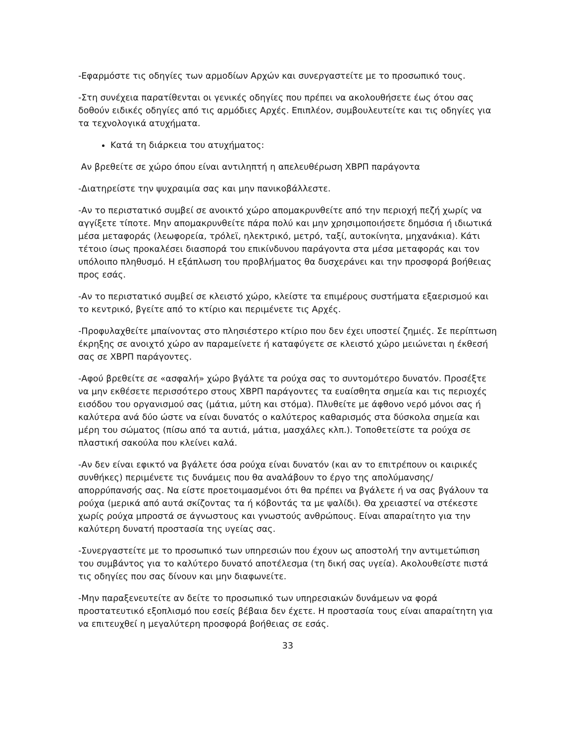-Εφαρμόστε τις οδηγίες των αρμοδίων Αρχών και συνεργαστείτε με το προσωπικό τους.
-Στη συνέχεια παρατίθενται οι γενικές οδηγίες που πρέπει να ακολουθήσετε έως ότου σας δοθούν ειδικές οδηγίες από τις αρμόδιες Αρχές. Επιπλέον, συμβουλευτείτε και τις οδηγίες για τα τεχνολογικά ατυχήματα.
Κατά τη διάρκεια του ατυχήματος:
Αν βρεθείτε σε χώρο όπου είναι αντιληπτή η απελευθέρωση ΧΒΡΠ παράγοντα
-Διατηρείστε την ψυχραιμία σας και μην πανικοβάλλεστε.
-Αν το περιστατικό συμβεί σε ανοικτό χώρο απομακρυνθείτε από την περιοχή πεζή χωρίς να αγγίξετε τίποτε. Μην απομακρυνθείτε πάρα πολύ και μην χρησιμοποιήσετε δημόσια ή ιδιωτικά μέσα μεταφοράς (λεωφορεία, τρόλεϊ, ηλεκτρικό, μετρό, ταξί, αυτοκίνητα, μηχανάκια). Κάτι τέτοιο ίσως προκαλέσει διασπορά του επικίνδυνου παράγοντα στα μέσα μεταφοράς και τον υπόλοιπο πληθυσμό. Η εξάπλωση του προβλήματος θα δυσχεράνει και την προσφορά βοήθειας προς εσάς.
-Αν το περιστατικό συμβεί σε κλειστό χώρο, κλείστε τα επιμέρους συστήματα εξαερισμού και το κεντρικό, βγείτε από το κτίριο και περιμένετε τις Αρχές.
-Προφυλαχθείτε μπαίνοντας στο πλησιέστερο κτίριο που δεν έχει υποστεί ζημιές. Σε περίπτωση έκρηξης σε ανοιχτό χώρο αν παραμείνετε ή καταφύγετε σε κλειστό χώρο μειώνεται η έκθεσή σας σε ΧΒΡΠ παράγοντες.
-Αφού βρεθείτε σε «ασφαλή» χώρο βγάλτε τα ρούχα σας το συντομότερο δυνατόν. Προσέξτε να μην εκθέσετε περισσότερο στους ΧΒΡΠ παράγοντες τα ευαίσθητα σημεία και τις περιοχές εισόδου του οργανισμού σας (μάτια, μύτη και στόμα). Πλυθείτε με άφθονο νερό μόνοι σας ή καλύτερα ανά δύο ώστε να είναι δυνατός ο καλύτερος καθαρισμός στα δύσκολα σημεία και μέρη του σώματος (πίσω από τα αυτιά, μάτια, μασχάλες κλπ.). Τοποθετείστε τα ρούχα σε πλαστική σακούλα που κλείνει καλά.
-Αν δεν είναι εφικτό να βγάλετε όσα ρούχα είναι δυνατόν (και αν το επιτρέπουν οι καιρικές συνθήκες) περιμένετε τις δυνάμεις που θα αναλάβουν το έργο της απολύμανσης/απορρύπανσής σας. Να είστε προετοιμασμένοι ότι θα πρέπει να βγάλετε ή να σας βγάλουν τα ρούχα (μερικά από αυτά σκίζοντας τα ή κόβοντάς τα με ψαλίδι). Θα χρειαστεί να στέκεστε χωρίς ρούχα μπροστά σε άγνωστους και γνωστούς ανθρώπους. Είναι απαραίτητο για την καλύτερη δυνατή προστασία της υγείας σας.
-Συνεργαστείτε με το προσωπικό των υπηρεσιών που έχουν ως αποστολή την αντιμετώπιση του συμβάντος για το καλύτερο δυνατό αποτέλεσμα (τη δική σας υγεία). Ακολουθείστε πιστά τις οδηγίες που σας δίνουν και μην διαφωνείτε.
-Μην παραξενευτείτε αν δείτε το προσωπικό των υπηρεσιακών δυνάμεων να φορά προστατευτικό εξοπλισμό που εσείς βέβαια δεν έχετε. Η προστασία τους είναι απαραίτητη για να επιτευχθεί η μεγαλύτερη προσφορά βοήθειας σε εσάς.
33